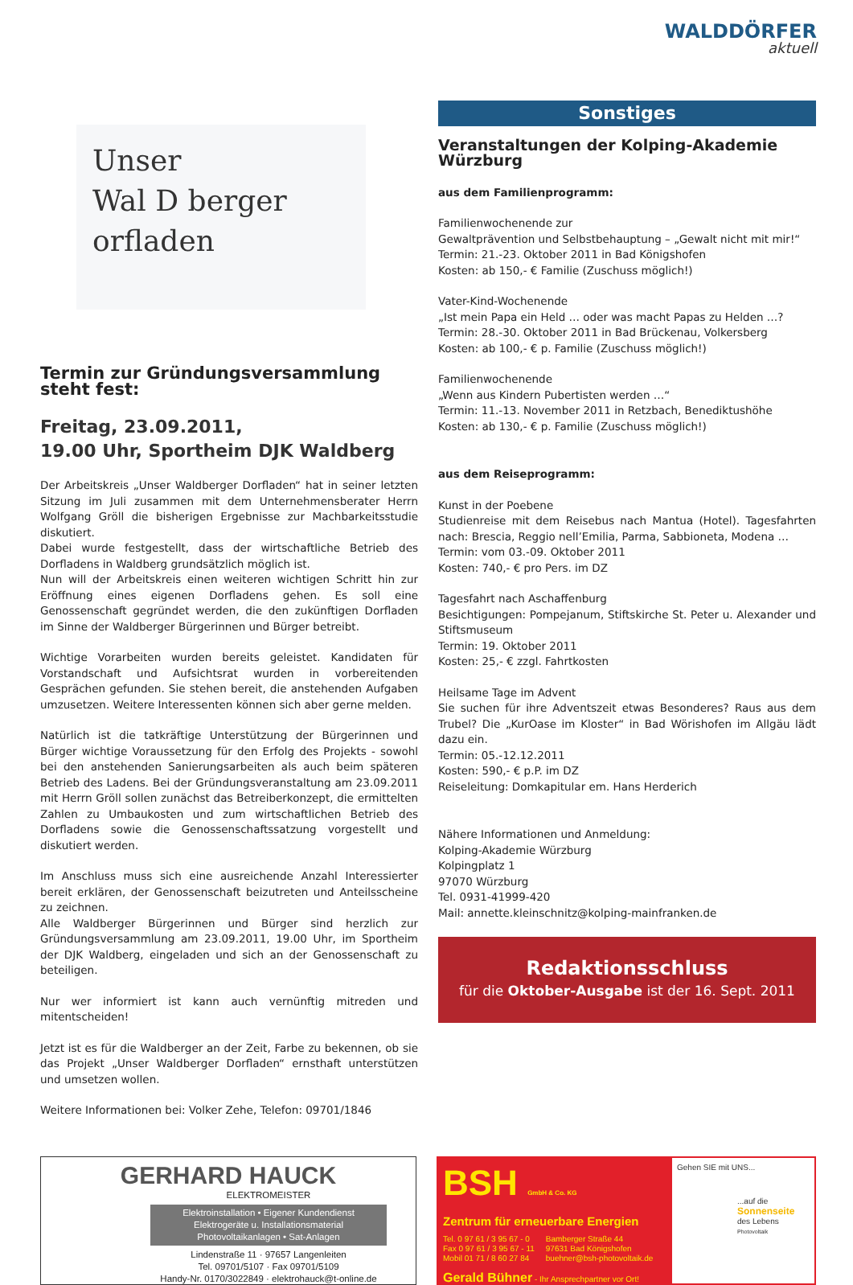WALDDÖRFER
aktuell
Unser
Wal D berger
orfladen
Termin zur Gründungsversammlung steht fest:
Freitag, 23.09.2011,
19.00 Uhr, Sportheim DJK Waldberg
Der Arbeitskreis „Unser Waldberger Dorfladen“ hat in seiner letzten Sitzung im Juli zusammen mit dem Unternehmensberater Herrn Wolfgang Gröll die bisherigen Ergebnisse zur Machbarkeitsstudie diskutiert.
Dabei wurde festgestellt, dass der wirtschaftliche Betrieb des Dorfladens in Waldberg grundsätzlich möglich ist.
Nun will der Arbeitskreis einen weiteren wichtigen Schritt hin zur Eröffnung eines eigenen Dorfladens gehen. Es soll eine Genossenschaft gegründet werden, die den zukünftigen Dorfladen im Sinne der Waldberger Bürgerinnen und Bürger betreibt.
Wichtige Vorarbeiten wurden bereits geleistet. Kandidaten für Vorstandschaft und Aufsichtsrat wurden in vorbereitenden Gesprächen gefunden. Sie stehen bereit, die anstehenden Aufgaben umzusetzen. Weitere Interessenten können sich aber gerne melden.
Natürlich ist die tatkräftige Unterstützung der Bürgerinnen und Bürger wichtige Voraussetzung für den Erfolg des Projekts - sowohl bei den anstehenden Sanierungsarbeiten als auch beim späteren Betrieb des Ladens. Bei der Gründungsveranstaltung am 23.09.2011 mit Herrn Gröll sollen zunächst das Betreiberkonzept, die ermittelten Zahlen zu Umbaukosten und zum wirtschaftlichen Betrieb des Dorfladens sowie die Genossenschaftssatzung vorgestellt und diskutiert werden.
Im Anschluss muss sich eine ausreichende Anzahl Interessierter bereit erklären, der Genossenschaft beizutreten und Anteilsscheine zu zeichnen.
Alle Waldberger Bürgerinnen und Bürger sind herzlich zur Gründungsversammlung am 23.09.2011, 19.00 Uhr, im Sportheim der DJK Waldberg, eingeladen und sich an der Genossenschaft zu beteiligen.
Nur wer informiert ist kann auch vernünftig mitreden und mitentscheiden!
Jetzt ist es für die Waldberger an der Zeit, Farbe zu bekennen, ob sie das Projekt „Unser Waldberger Dorfladen“ ernsthaft unterstützen und umsetzen wollen.
Weitere Informationen bei: Volker Zehe, Telefon: 09701/1846
Sonstiges
Veranstaltungen der Kolping-Akademie Würzburg
aus dem Familienprogramm:
Familienwochenende zur
Gewaltprävention und Selbstbehauptung – „Gewalt nicht mit mir!“
Termin: 21.-23. Oktober 2011 in Bad Königshofen
Kosten: ab 150,- € Familie (Zuschuss möglich!)
Vater-Kind-Wochenende
„Ist mein Papa ein Held … oder was macht Papas zu Helden …?
Termin: 28.-30. Oktober 2011 in Bad Brückenau, Volkersberg
Kosten: ab 100,- € p. Familie (Zuschuss möglich!)
Familienwochenende
„Wenn aus Kindern Pubertisten werden …“
Termin: 11.-13. November 2011 in Retzbach, Benediktushöhe
Kosten: ab 130,- € p. Familie (Zuschuss möglich!)
aus dem Reiseprogramm:
Kunst in der Poebene
Studienreise mit dem Reisebus nach Mantua (Hotel). Tagesfahrten nach: Brescia, Reggio nell’Emilia, Parma, Sabbioneta, Modena …
Termin: vom 03.-09. Oktober 2011
Kosten: 740,- € pro Pers. im DZ
Tagesfahrt nach Aschaffenburg
Besichtigungen: Pompejanum, Stiftskirche St. Peter u. Alexander und Stiftsmuseum
Termin: 19. Oktober 2011
Kosten: 25,- € zzgl. Fahrtkosten
Heilsame Tage im Advent
Sie suchen für ihre Adventszeit etwas Besonderes? Raus aus dem Trubel? Die „KurOase im Kloster“ in Bad Wörishofen im Allgäu lädt dazu ein.
Termin: 05.-12.12.2011
Kosten: 590,- € p.P. im DZ
Reiseleitung: Domkapitular em. Hans Herderich
Nähere Informationen und Anmeldung:
Kolping-Akademie Würzburg
Kolpingplatz 1
97070 Würzburg
Tel. 0931-41999-420
Mail: annette.kleinschnitz@kolping-mainfranken.de
Redaktionsschluss
für die Oktober-Ausgabe ist der 16. Sept. 2011
GERHARD HAUCK
ELEKTROMEISTER
Elektroinstallation • Eigener Kundendienst
Elektrogeräte u. Installationsmaterial
Photovoltaikanlagen • Sat-Anlagen
Lindenstraße 11 · 97657 Langenleiten
Tel. 09701/5107 · Fax 09701/5109
Handy-Nr. 0170/3022849 · elektrohauck@t-online.de
BSH GmbH & Co. KG
Zentrum für erneuerbare Energien
Tel. 0 97 61 / 3 95 67 - 0
Fax 0 97 61 / 3 95 67 - 11
Mobil 01 71 / 8 60 27 84
Bamberger Straße 44
97631 Bad Königshofen
buehner@bsh-photovoltaik.de
Gerald Bühner - Ihr Ansprechpartner vor Ort!
Gehen SIE mit UNS...
...auf die
Sonnenseite
des Lebens
Photovoltaik